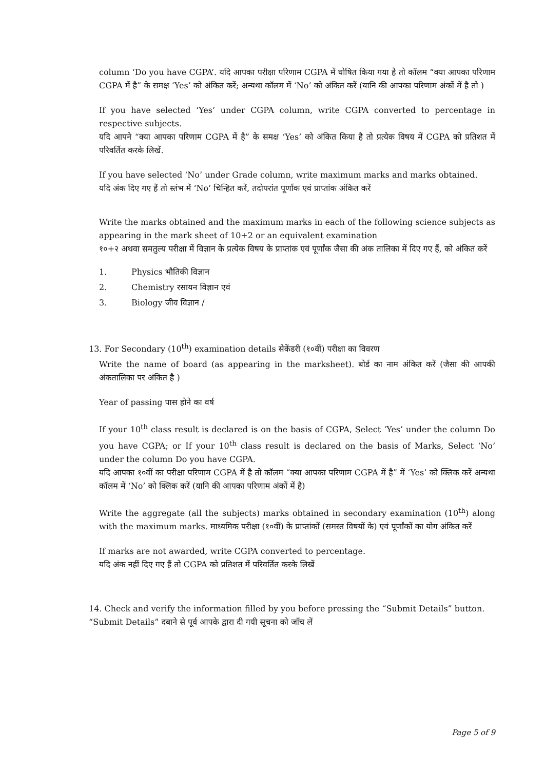column ‘Do you have CGPA’. यदि आपका परीक्षा परिणाम CGPA में घोषित किया गया है तो कॉलम “क्या आपका परिणाम CGPA में है” के समक्ष ‘Yes’ को अंकित करें; अन्यथा कॉलम में ‘No’ को अंकित करें (यानि की आपका परिणाम अंकों में है तो )
If you have selected ‘Yes’ under CGPA column, write CGPA converted to percentage in respective subjects.
यदि आपने “क्या आपका परिणाम CGPA में है” के समक्ष ‘Yes’ को अंकित किया है तो प्रत्येक विषय में CGPA को प्रतिशत में परिवर्तित करके लिखें.
If you have selected ‘No’ under Grade column, write maximum marks and marks obtained.
यदि अंक दिए गए हैं तो स्तंभ में ‘No’ चिन्हित करें, तदोपरांत पूर्णांक एवं प्राप्तांक अंकित करें
Write the marks obtained and the maximum marks in each of the following science subjects as appearing in the mark sheet of 10+2 or an equivalent examination
१०+२ अथवा समतुल्य परीक्षा में विज्ञान के प्रत्येक विषय के प्राप्तांक एवं पूर्णांक जैसा की अंक तालिका में दिए गए हैं, को अंकित करें
1. Physics भौतिकी विज्ञान
2. Chemistry रसायन विज्ञान एवं
3. Biology जीव विज्ञान /
13. For Secondary (10<sup>th</sup>) examination details सेकेंडरी (१०वीं) परीक्षा का विवरण
Write the name of board (as appearing in the marksheet). बोर्ड का नाम अंकित करें (जैसा की आपकी अंकतालिका पर अंकित है )
Year of passing पास होने का वर्ष
If your 10<sup>th</sup> class result is declared is on the basis of CGPA, Select ‘Yes’ under the column Do you have CGPA; or If your 10<sup>th</sup> class result is declared on the basis of Marks, Select ‘No’ under the column Do you have CGPA.
यदि आपका १०वीं का परीक्षा परिणाम CGPA में है तो कॉलम “क्या आपका परिणाम CGPA में है” में ‘Yes’ को क्लिक करें अन्यथा कॉलम में ‘No’ को क्लिक करें (यानि की आपका परिणाम अंकों में है)
Write the aggregate (all the subjects) marks obtained in secondary examination (10<sup>th</sup>) along with the maximum marks. माध्यमिक परीक्षा (१०वीं) के प्राप्तांकों (समस्त विषयों के) एवं पूर्णांकों का योग अंकित करें
If marks are not awarded, write CGPA converted to percentage.
यदि अंक नहीं दिए गए हैं तो CGPA को प्रतिशत में परिवर्तित करके लिखें
14. Check and verify the information filled by you before pressing the “Submit Details” button.
“Submit Details” दबाने से पूर्व आपके द्वारा दी गयी सूचना को जाँच लें
Page 5 of 9